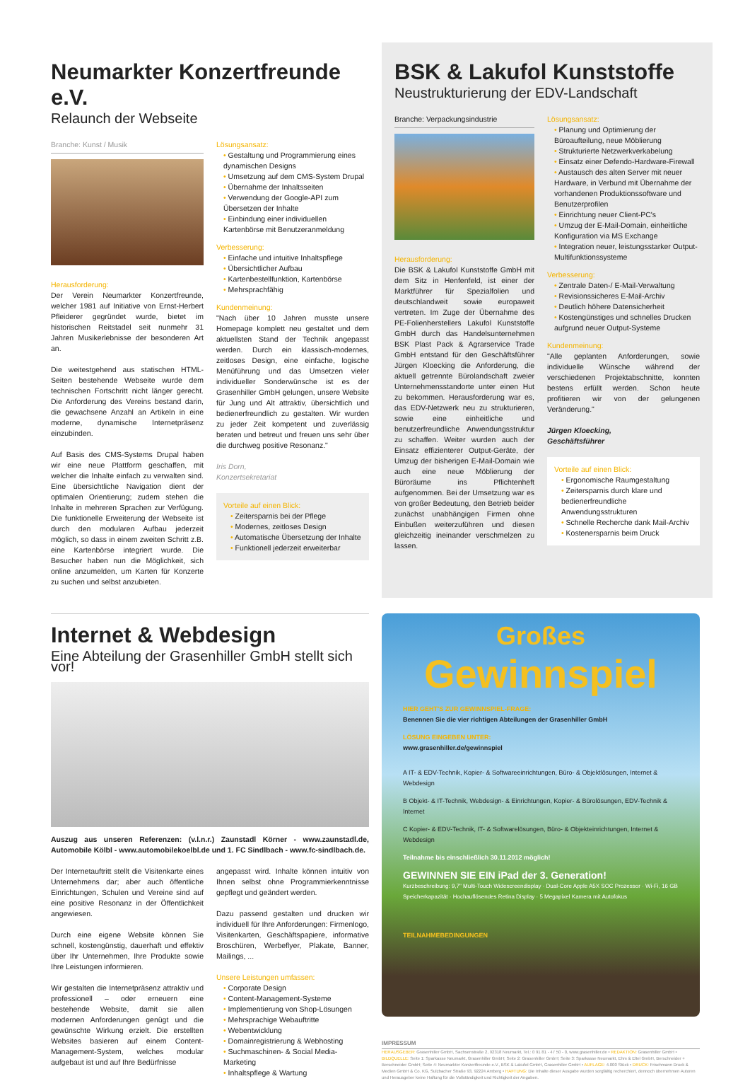Neumarkter Konzertfreunde e.V.
Relaunch der Webseite
Branche: Kunst / Musik
Herausforderung:
Der Verein Neumarkter Konzertfreunde, welcher 1981 auf Initiative von Ernst-Herbert Pfleiderer gegründet wurde, bietet im historischen Reitstadel seit nunmehr 31 Jahren Musikerlebnisse der besonderen Art an.
Die weitestgehend aus statischen HTML-Seiten bestehende Webseite wurde dem technischen Fortschritt nicht länger gerecht. Die Anforderung des Vereins bestand darin, die gewachsene Anzahl an Artikeln in eine moderne, dynamische Internetpräsenz einzubinden.
Auf Basis des CMS-Systems Drupal haben wir eine neue Plattform geschaffen, mit welcher die Inhalte einfach zu verwalten sind. Eine übersichtliche Navigation dient der optimalen Orientierung; zudem stehen die Inhalte in mehreren Sprachen zur Verfügung. Die funktionelle Erweiterung der Webseite ist durch den modularen Aufbau jederzeit möglich, so dass in einem zweiten Schritt z.B. eine Kartenbörse integriert wurde. Die Besucher haben nun die Möglichkeit, sich online anzumelden, um Karten für Konzerte zu suchen und selbst anzubieten.
Lösungsansatz:
• Gestaltung und Programmierung eines dynamischen Designs
• Umsetzung auf dem CMS-System Drupal
• Übernahme der Inhaltsseiten
• Verwendung der Google-API zum Übersetzen der Inhalte
• Einbindung einer individuellen Kartenbörse mit Benutzeranmeldung
Verbesserung:
• Einfache und intuitive Inhaltspflege
• Übersichtlicher Aufbau
• Kartenbestellfunktion, Kartenbörse
• Mehrsprachfähig
Kundenmeinung:
"Nach über 10 Jahren musste unsere Homepage komplett neu gestaltet und dem aktuellsten Stand der Technik angepasst werden. Durch ein klassisch-modernes, zeitloses Design, eine einfache, logische Menüführung und das Umsetzen vieler individueller Sonderwünsche ist es der Grasenhiller GmbH gelungen, unsere Website für Jung und Alt attraktiv, übersichtlich und bedienerfreundlich zu gestalten. Wir wurden zu jeder Zeit kompetent und zuverlässig beraten und betreut und freuen uns sehr über die durchweg positive Resonanz."
Iris Dorn,
Konzertsekretariat
Vorteile auf einen Blick:
• Zeitersparnis bei der Pflege
• Modernes, zeitloses Design
• Automatische Übersetzung der Inhalte
• Funktionell jederzeit erweiterbar
BSK & Lakufol Kunststoffe
Neustrukturierung der EDV-Landschaft
Branche: Verpackungsindustrie
Herausforderung:
Die BSK & Lakufol Kunststoffe GmbH mit dem Sitz in Henfenfeld, ist einer der Marktführer für Spezialfolien und deutschlandweit sowie europaweit vertreten. Im Zuge der Übernahme des PE-Folienherstellers Lakufol Kunststoffe GmbH durch das Handelsunternehmen BSK Plast Pack & Agrarservice Trade GmbH entstand für den Geschäftsführer Jürgen Kloecking die Anforderung, die aktuell getrennte Bürolandschaft zweier Unternehmensstandorte unter einen Hut zu bekommen. Herausforderung war es, das EDV-Netzwerk neu zu strukturieren, sowie eine einheitliche und benutzerfreundliche Anwendungsstruktur zu schaffen. Weiter wurden auch der Einsatz effizienterer Output-Geräte, der Umzug der bisherigen E-Mail-Domain wie auch eine neue Möblierung der Büroräume ins Pflichtenheft aufgenommen. Bei der Umsetzung war es von großer Bedeutung, den Betrieb beider zunächst unabhängigen Firmen ohne Einbußen weiterzuführen und diesen gleichzeitig ineinander verschmelzen zu lassen.
Lösungsansatz:
• Planung und Optimierung der Büroaufteilung, neue Möblierung
• Strukturierte Netzwerkverkabelung
• Einsatz einer Defendo-Hardware-Firewall
• Austausch des alten Server mit neuer Hardware, in Verbund mit Übernahme der vorhandenen Produktionssoftware und Benutzerprofilen
• Einrichtung neuer Client-PC's
• Umzug der E-Mail-Domain, einheitliche Konfiguration via MS Exchange
• Integration neuer, leistungsstarker Output-Multifunktionssysteme
Verbesserung:
• Zentrale Daten-/ E-Mail-Verwaltung
• Revisionssicheres E-Mail-Archiv
• Deutlich höhere Datensicherheit
• Kostengünstiges und schnelles Drucken aufgrund neuer Output-Systeme
Kundenmeinung:
"Alle geplanten Anforderungen, sowie individuelle Wünsche während der verschiedenen Projektabschnitte, konnten bestens erfüllt werden. Schon heute profitieren wir von der gelungenen Veränderung."
Jürgen Kloecking,
Geschäftsführer
Vorteile auf einen Blick:
• Ergonomische Raumgestaltung
• Zeitersparnis durch klare und bedienerfreundliche Anwendungsstrukturen
• Schnelle Recherche dank Mail-Archiv
• Kostenersparnis beim Druck
Internet & Webdesign
Eine Abteilung der Grasenhiller GmbH stellt sich vor!
Auszug aus unseren Referenzen: (v.l.n.r.) Zaunstadl Körner - www.zaunstadl.de, Automobile Kölbl - www.automobilekoelbl.de und 1. FC Sindlbach - www.fc-sindlbach.de.
Der Internetauftritt stellt die Visitenkarte eines Unternehmens dar; aber auch öffentliche Einrichtungen, Schulen und Vereine sind auf eine positive Resonanz in der Öffentlichkeit angewiesen.
Durch eine eigene Website können Sie schnell, kostengünstig, dauerhaft und effektiv über Ihr Unternehmen, Ihre Produkte sowie Ihre Leistungen informieren.
Wir gestalten die Internetpräsenz attraktiv und professionell – oder erneuern eine bestehende Website, damit sie allen modernen Anforderungen genügt und die gewünschte Wirkung erzielt. Die erstellten Websites basieren auf einem Content-Management-System, welches modular aufgebaut ist und auf Ihre Bedürfnisse
angepasst wird. Inhalte können intuitiv von Ihnen selbst ohne Programmierkenntnisse gepflegt und geändert werden.
Dazu passend gestalten und drucken wir individuell für Ihre Anforderungen: Firmenlogo, Visitenkarten, Geschäftspapiere, informative Broschüren, Werbeflyer, Plakate, Banner, Mailings, ...
Unsere Leistungen umfassen:
• Corporate Design
• Content-Management-Systeme
• Implementierung von Shop-Lösungen
• Mehrsprachige Webauftritte
• Webentwicklung
• Domainregistrierung & Webhosting
• Suchmaschinen- & Social Media-Marketing
• Inhaltspflege & Wartung
Großes
Gewinnspiel
HIER GEHT'S ZUR GEWINNSPIEL-FRAGE:
Benennen Sie die vier richtigen Abteilungen der Grasenhiller GmbH
LÖSUNG EINGEBEN UNTER:
www.grasenhiller.de/gewinnspiel
A IT- & EDV-Technik, Kopier- & Softwareeinrichtungen, Büro- & Objektlösungen, Internet & Webdesign
B Objekt- & IT-Technik, Webdesign- & Einrichtungen, Kopier- & Bürolösungen, EDV-Technik & Internet
C Kopier- & EDV-Technik, IT- & Softwarelösungen, Büro- & Objekteinrichtungen, Internet & Webdesign
Teilnahme bis einschließlich 30.11.2012 möglich!
GEWINNEN SIE EIN iPad der 3. Generation!
Kurzbeschreibung: 9,7" Multi-Touch Widescreendisplay · Dual-Core Apple A5X SOC Prozessor · Wi-Fi, 16 GB Speicherkapazität · Hochauflösendes Retina Display · 5 Megapixel Kamera mit Autofokus
TEILNAHMEBEDINGUNGEN
IMPRESSUM
HERAUSGEBER: Grasenhiller GmbH, Sachsenstraße 2, 92318 Neumarkt, Tel.: 0 91 81 - 47 50 - 0, www.grasenhiller.de • REDAKTION: Grasenhiller GmbH • BILDQUELLE: Seite 1: Sparkasse Neumarkt, Grasenhiller GmbH; Seite 2: Grasenhiller GmbH; Seite 3: Sparkasse Neumarkt, Ehm & Eltel GmbH, Berschneider + Berschneider GmbH; Seite 4: Neumarkter Konzertfreunde e.V., BSK & Lakufol GmbH, Grasenhiller GmbH • AUFLAGE: 4.000 Stück • DRUCK: Frischmann Druck & Medien GmbH & Co. KG, Sulzbacher Straße 93, 92224 Amberg • HAFTUNG: Die Inhalte dieser Ausgabe wurden sorgfältig recherchiert, dennoch übernehmen Autoren und Herausgeber keine Haftung für die Vollständigkeit und Richtigkeit der Angaben.